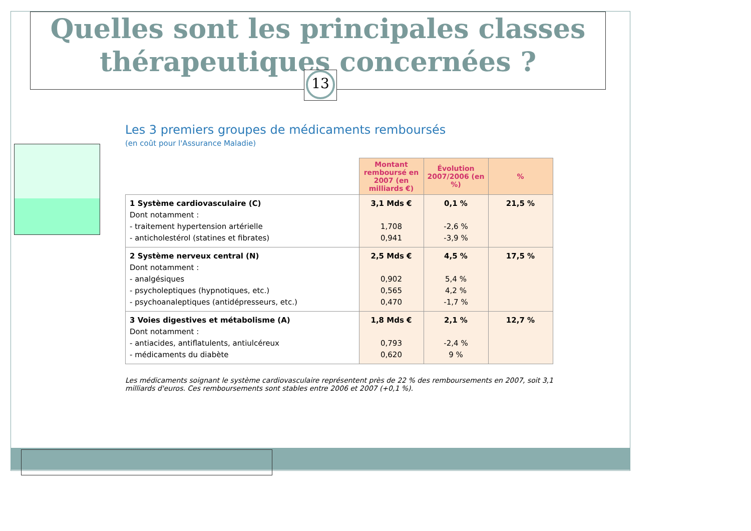Quelles sont les principales classes thérapeutiques concernées ?
13
Les 3 premiers groupes de médicaments remboursés
(en coût pour l'Assurance Maladie)
| | Montant remboursé en 2007 (en milliards €) | Évolution 2007/2006 (en %) | % |
| 1 Système cardiovasculaire (C) Dont notamment : - traitement hypertension artérielle - anticholestérol (statines et fibrates) | 3,1 Mds € 1,708 0,941 | 0,1 % -2,6 % -3,9 % | 21,5 % |
| 2 Système nerveux central (N) Dont notamment : - analgésiques - psycholeptiques (hypnotiques, etc.) - psychoanaleptiques (antidépresseurs, etc.) | 2,5 Mds € 0,902 0,565 0,470 | 4,5 % 5,4 % 4,2 % -1,7 % | 17,5 % |
| 3 Voies digestives et métabolisme (A) Dont notamment : - antiacides, antiflatulents, antiulcéreux - médicaments du diabète | 1,8 Mds € 0,793 0,620 | 2,1 % -2,4 % 9 % | 12,7 % |
Les médicaments soignant le système cardiovasculaire représentent près de 22 % des remboursements en 2007, soit 3,1 milliards d'euros. Ces remboursements sont stables entre 2006 et 2007 (+0,1 %).